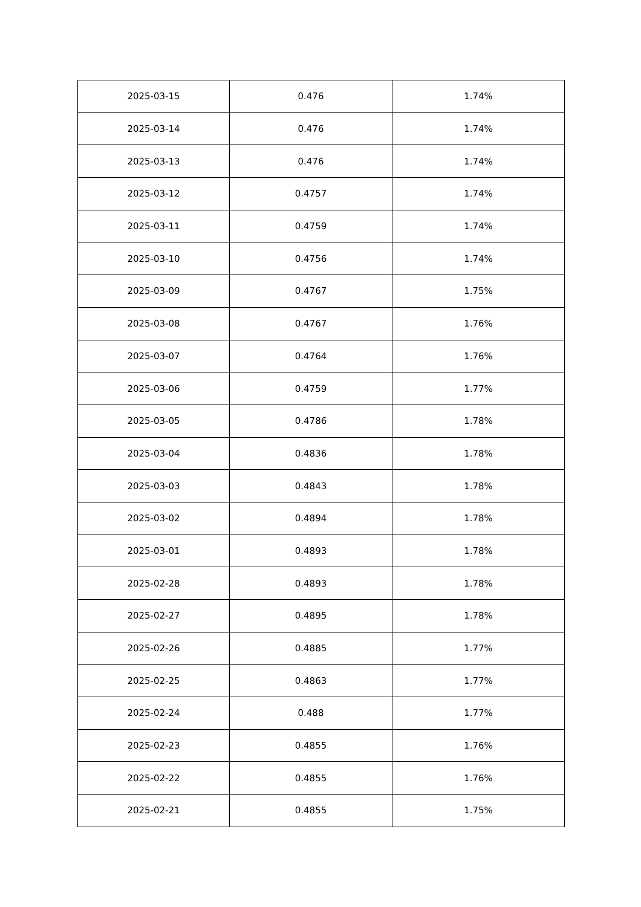| 2025-03-15 | 0.476 | 1.74% |
| 2025-03-14 | 0.476 | 1.74% |
| 2025-03-13 | 0.476 | 1.74% |
| 2025-03-12 | 0.4757 | 1.74% |
| 2025-03-11 | 0.4759 | 1.74% |
| 2025-03-10 | 0.4756 | 1.74% |
| 2025-03-09 | 0.4767 | 1.75% |
| 2025-03-08 | 0.4767 | 1.76% |
| 2025-03-07 | 0.4764 | 1.76% |
| 2025-03-06 | 0.4759 | 1.77% |
| 2025-03-05 | 0.4786 | 1.78% |
| 2025-03-04 | 0.4836 | 1.78% |
| 2025-03-03 | 0.4843 | 1.78% |
| 2025-03-02 | 0.4894 | 1.78% |
| 2025-03-01 | 0.4893 | 1.78% |
| 2025-02-28 | 0.4893 | 1.78% |
| 2025-02-27 | 0.4895 | 1.78% |
| 2025-02-26 | 0.4885 | 1.77% |
| 2025-02-25 | 0.4863 | 1.77% |
| 2025-02-24 | 0.488 | 1.77% |
| 2025-02-23 | 0.4855 | 1.76% |
| 2025-02-22 | 0.4855 | 1.76% |
| 2025-02-21 | 0.4855 | 1.75% |